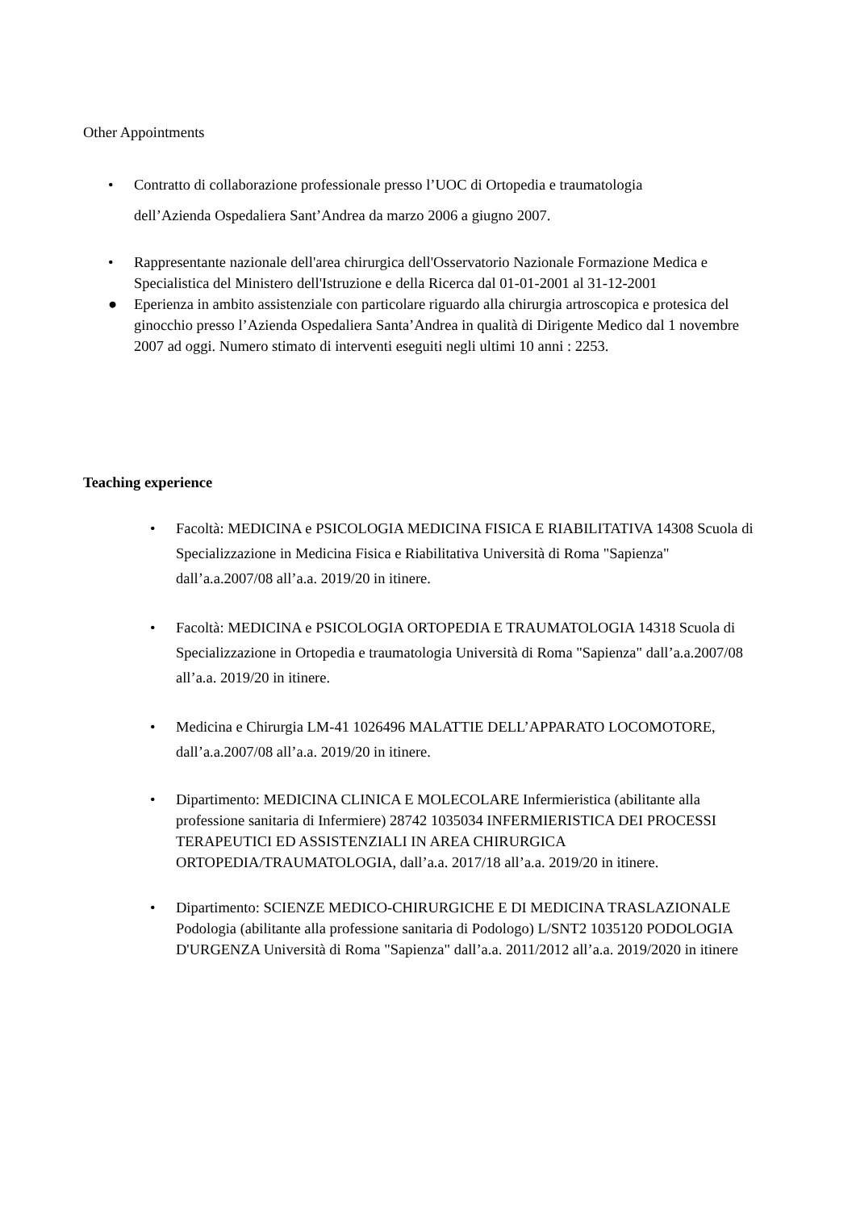Other Appointments
• Contratto di collaborazione professionale presso l’UOC di Ortopedia e traumatologia
dell’Azienda Ospedaliera Sant’Andrea da marzo 2006 a giugno 2007.
• Rappresentante nazionale dell'area chirurgica dell'Osservatorio Nazionale Formazione Medica e Specialistica del Ministero dell'Istruzione e della Ricerca dal 01-01-2001 al 31-12-2001
● Eperienza in ambito assistenziale con particolare riguardo alla chirurgia artroscopica e protesica del ginocchio presso l’Azienda Ospedaliera Santa’Andrea in qualità di Dirigente Medico dal 1 novembre 2007 ad oggi. Numero stimato di interventi eseguiti negli ultimi 10 anni : 2253.
Teaching experience
• Facoltà: MEDICINA e PSICOLOGIA MEDICINA FISICA E RIABILITATIVA 14308 Scuola di Specializzazione in Medicina Fisica e Riabilitativa Università di Roma "Sapienza" dall’a.a.2007/08 all’a.a. 2019/20 in itinere.
• Facoltà: MEDICINA e PSICOLOGIA ORTOPEDIA E TRAUMATOLOGIA 14318 Scuola di Specializzazione in Ortopedia e traumatologia Università di Roma "Sapienza" dall’a.a.2007/08 all’a.a. 2019/20 in itinere.
• Medicina e Chirurgia LM-41 1026496 MALATTIE DELL’APPARATO LOCOMOTORE, dall’a.a.2007/08 all’a.a. 2019/20 in itinere.
• Dipartimento: MEDICINA CLINICA E MOLECOLARE Infermieristica (abilitante alla professione sanitaria di Infermiere) 28742 1035034 INFERMIERISTICA DEI PROCESSI TERAPEUTICI ED ASSISTENZIALI IN AREA CHIRURGICA ORTOPEDIA/TRAUMATOLOGIA, dall’a.a. 2017/18 all’a.a. 2019/20 in itinere.
• Dipartimento: SCIENZE MEDICO-CHIRURGICHE E DI MEDICINA TRASLAZIONALE Podologia (abilitante alla professione sanitaria di Podologo) L/SNT2 1035120 PODOLOGIA D'URGENZA Università di Roma "Sapienza" dall’a.a. 2011/2012 all’a.a. 2019/2020 in itinere